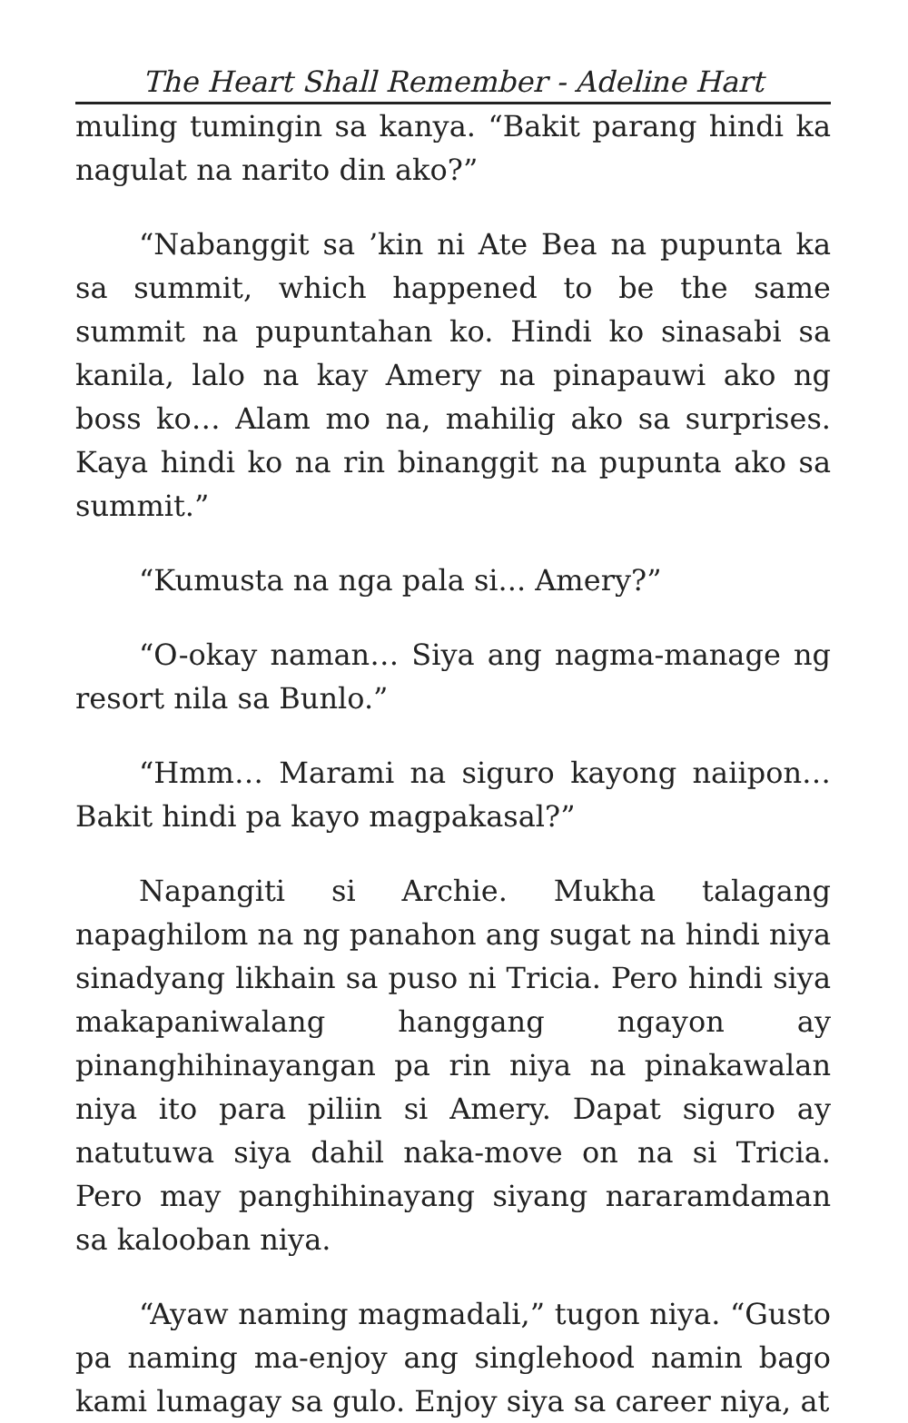The Heart Shall Remember - Adeline Hart
muling tumingin sa kanya. “Bakit parang hindi ka nagulat na narito din ako?”
“Nabanggit sa ’kin ni Ate Bea na pupunta ka sa summit, which happened to be the same summit na pupuntahan ko. Hindi ko sinasabi sa kanila, lalo na kay Amery na pinapauwi ako ng boss ko… Alam mo na, mahilig ako sa surprises. Kaya hindi ko na rin binanggit na pupunta ako sa summit.”
“Kumusta na nga pala si... Amery?”
“O-okay naman… Siya ang nagma-manage ng resort nila sa Bunlo.”
“Hmm… Marami na siguro kayong naiipon… Bakit hindi pa kayo magpakasal?”
Napangiti si Archie. Mukha talagang napaghilom na ng panahon ang sugat na hindi niya sinadyang likhain sa puso ni Tricia. Pero hindi siya makapaniwalang hanggang ngayon ay pinanghihinayangan pa rin niya na pinakawalan niya ito para piliin si Amery. Dapat siguro ay natutuwa siya dahil naka-move on na si Tricia. Pero may panghihinayang siyang nararamdaman sa kalooban niya.
“Ayaw naming magmadali,” tugon niya. “Gusto pa naming ma-enjoy ang singlehood namin bago kami lumagay sa gulo. Enjoy siya sa career niya, at